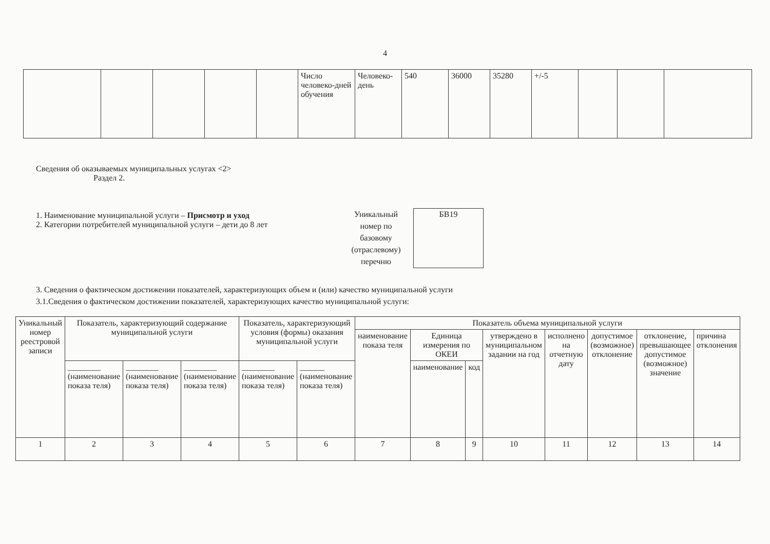4
| | | | | | Число человеко-дней обучения | Человеко-день | 540 | 36000 | 35280 | +/-5 | | | |
Сведения об оказываемых муниципальных услугах <2>
Раздел 2.
1. Наименование муниципальной услуги – Присмотр и уход
2. Категории потребителей муниципальной услуги – дети до 8 лет
Уникальный номер по базовому (отраслевому) перечню
БВ19
3. Сведения о фактическом достижении показателей, характеризующих объем и (или) качество муниципальной услуги
3.1.Сведения о фактическом достижении показателей, характеризующих качество муниципальной услуги:
| Уникальный номер реестровой записи | Показатель, характеризующий содержание муниципальной услуги | | | Показатель, характеризующий условия (формы) оказания муниципальной услуги | | Показатель объема муниципальной услуги | | | | | | | |
| --- | --- | --- | --- | --- | --- | --- | --- | --- | --- | --- | --- | --- | --- |
| | | | | | | наименование показа теля | Единица измерения по ОКЕИ | | утверждено в муниципальном задании на год | исполнено на отчетную дату | допустимое (возможное) отклонение | отклонение, превышающее допустимое (возможное) значение | причина отклонения |
| | ________ (наименование показа теля) | ________ (наименование показа теля) | ________ (наименование показа теля) | ________ (наименование показа теля) | ______ (наименование показа теля) | | наименование | код | | | | | |
| 1 | 2 | 3 | 4 | 5 | 6 | 7 | 8 | 9 | 10 | 11 | 12 | 13 | 14 |